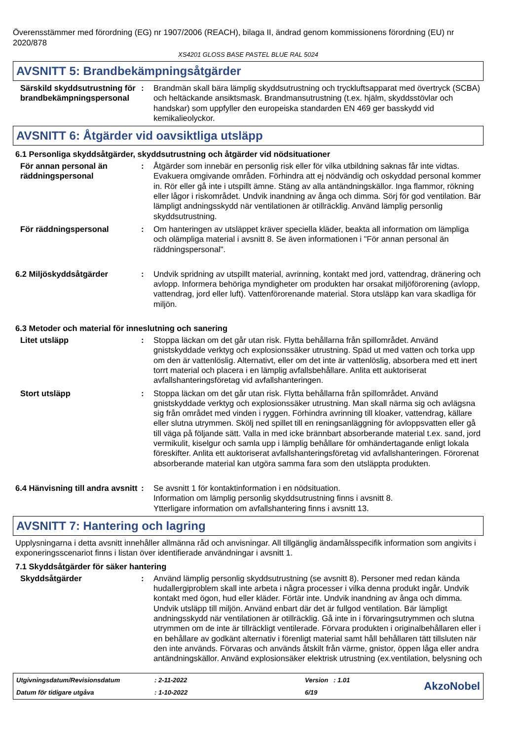Överensstämmer med förordning (EG) nr 1907/2006 (REACH), bilaga II, ändrad genom kommissionens förordning (EU) nr 2020/878
XS4201 GLOSS BASE PASTEL BLUE RAL 5024
AVSNITT 5: Brandbekämpningsåtgärder
Särskild skyddsutrustning för brandbekämpningspersonal
: Brandmän skall bära lämplig skyddsutrustning och tryckluftsapparat med övertryck (SCBA) och heltäckande ansiktsmask. Brandmansutrustning (t.ex. hjälm, skyddsstövlar och handskar) som uppfyller den europeiska standarden EN 469 ger basskydd vid kemikalieolyckor.
AVSNITT 6: Åtgärder vid oavsiktliga utsläpp
6.1 Personliga skyddsåtgärder, skyddsutrustning och åtgärder vid nödsituationer
För annan personal än räddningspersonal
: Åtgärder som innebär en personlig risk eller för vilka utbildning saknas får inte vidtas. Evakuera omgivande områden. Förhindra att ej nödvändig och oskyddad personal kommer in. Rör eller gå inte i utspillt ämne. Stäng av alla antändningskällor. Inga flammor, rökning eller lågor i riskområdet. Undvik inandning av ånga och dimma. Sörj för god ventilation. Bär lämpligt andningsskydd när ventilationen är otillräcklig. Använd lämplig personlig skyddsutrustning.
För räddningspersonal : Om hanteringen av utsläppet kräver speciella kläder, beakta all information om lämpliga och olämpliga material i avsnitt 8. Se även informationen i "För annan personal än räddningspersonal".
6.2 Miljöskyddsåtgärder : Undvik spridning av utspillt material, avrinning, kontakt med jord, vattendrag, dränering och avlopp. Informera behöriga myndigheter om produkten har orsakat miljöförorening (avlopp, vattendrag, jord eller luft). Vattenförorenande material. Stora utsläpp kan vara skadliga för miljön.
6.3 Metoder och material för inneslutning och sanering
Litet utsläpp : Stoppa läckan om det går utan risk. Flytta behållarna från spillområdet. Använd gnistskyddade verktyg och explosionssäker utrustning. Späd ut med vatten och torka upp om den är vattenlöslig. Alternativt, eller om det inte är vattenlöslig, absorbera med ett inert torrt material och placera i en lämplig avfallsbehållare. Anlita ett auktoriserat avfallshanteringsföretag vid avfallshanteringen.
Stort utsläpp : Stoppa läckan om det går utan risk. Flytta behållarna från spillområdet. Använd gnistskyddade verktyg och explosionssäker utrustning. Man skall närma sig och avlägsna sig från området med vinden i ryggen. Förhindra avrinning till kloaker, vattendrag, källare eller slutna utrymmen. Skölj ned spillet till en reningsanläggning för avloppsvatten eller gå till väga på följande sätt. Valla in med icke brännbart absorberande material t.ex. sand, jord vermikulit, kiselgur och samla upp i lämplig behållare för omhändertagande enligt lokala föreskifter. Anlita ett auktoriserat avfallshanteringsföretag vid avfallshanteringen. Förorenat absorberande material kan utgöra samma fara som den utsläppta produkten.
6.4 Hänvisning till andra avsnitt
: Se avsnitt 1 för kontaktinformation i en nödsituation.
Information om lämplig personlig skyddsutrustning finns i avsnitt 8.
Ytterligare information om avfallshantering finns i avsnitt 13.
AVSNITT 7: Hantering och lagring
Upplysningarna i detta avsnitt innehåller allmänna råd och anvisningar. All tillgänglig ändamålsspecifik information som angivits i exponeringsscenariot finns i listan över identifierade användningar i avsnitt 1.
7.1 Skyddsåtgärder för säker hantering
Skyddsåtgärder : Använd lämplig personlig skyddsutrustning (se avsnitt 8). Personer med redan kända hudallergiproblem skall inte arbeta i några processer i vilka denna produkt ingår. Undvik kontakt med ögon, hud eller kläder. Förtär inte. Undvik inandning av ånga och dimma. Undvik utsläpp till miljön. Använd enbart där det är fullgod ventilation. Bär lämpligt andningsskydd när ventilationen är otillräcklig. Gå inte in i förvaringsutrymmen och slutna utrymmen om de inte är tillräckligt ventilerade. Förvara produkten i originalbehållaren eller i en behållare av godkänt alternativ i förenligt material samt håll behållaren tätt tillsluten när den inte används. Förvaras och används åtskilt från värme, gnistor, öppen låga eller andra antändningskällor. Använd explosionsäker elektrisk utrustning (ex.ventilation, belysning och
Utgivningsdatum/Revisionsdatum
: 2-11-2022
Version : 1.01
AkzoNobel
Datum för tidigare utgåva
: 1-10-2022
6/19